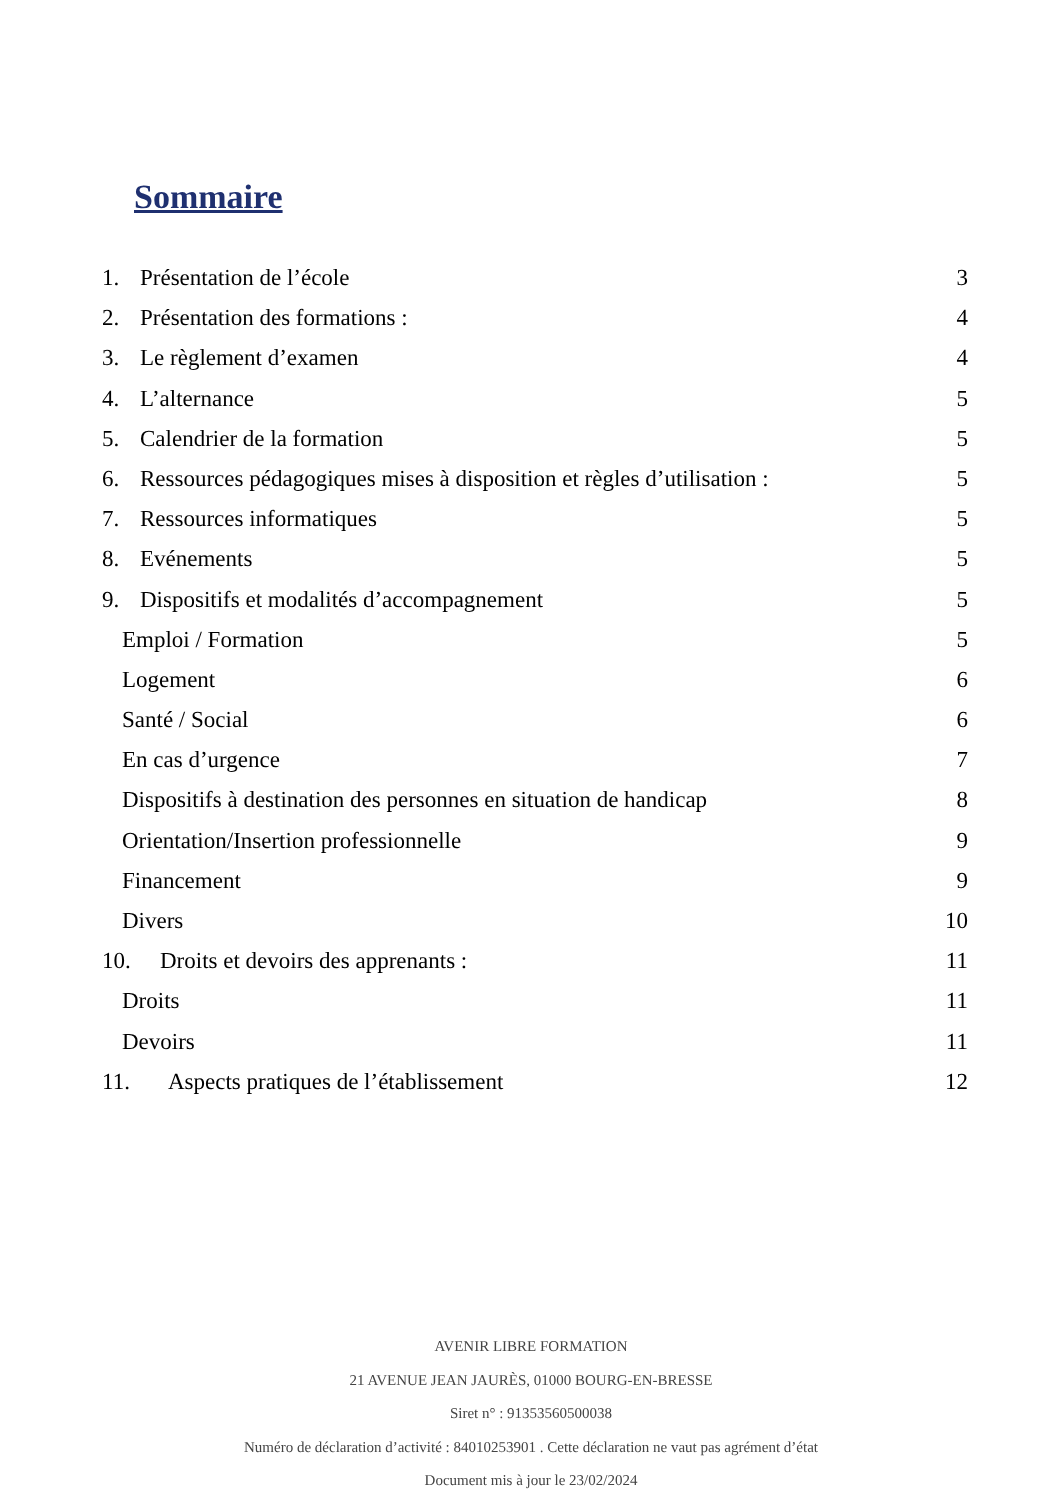Sommaire
1. Présentation de l’école 3
2. Présentation des formations : 4
3. Le règlement d’examen 4
4. L’alternance 5
5. Calendrier de la formation 5
6. Ressources pédagogiques mises à disposition et règles d’utilisation : 5
7. Ressources informatiques 5
8. Evénements 5
9. Dispositifs et modalités d’accompagnement 5
Emploi / Formation 5
Logement 6
Santé / Social 6
En cas d’urgence 7
Dispositifs à destination des personnes en situation de handicap 8
Orientation/Insertion professionnelle 9
Financement 9
Divers 10
10. Droits et devoirs des apprenants : 11
Droits 11
Devoirs 11
11. Aspects pratiques de l’établissement 12
AVENIR LIBRE FORMATION
21 AVENUE JEAN JAURÈS, 01000 BOURG-EN-BRESSE
Siret n° : 91353560500038
Numéro de déclaration d’activité : 84010253901 . Cette déclaration ne vaut pas agrément d’état
Document mis à jour le 23/02/2024